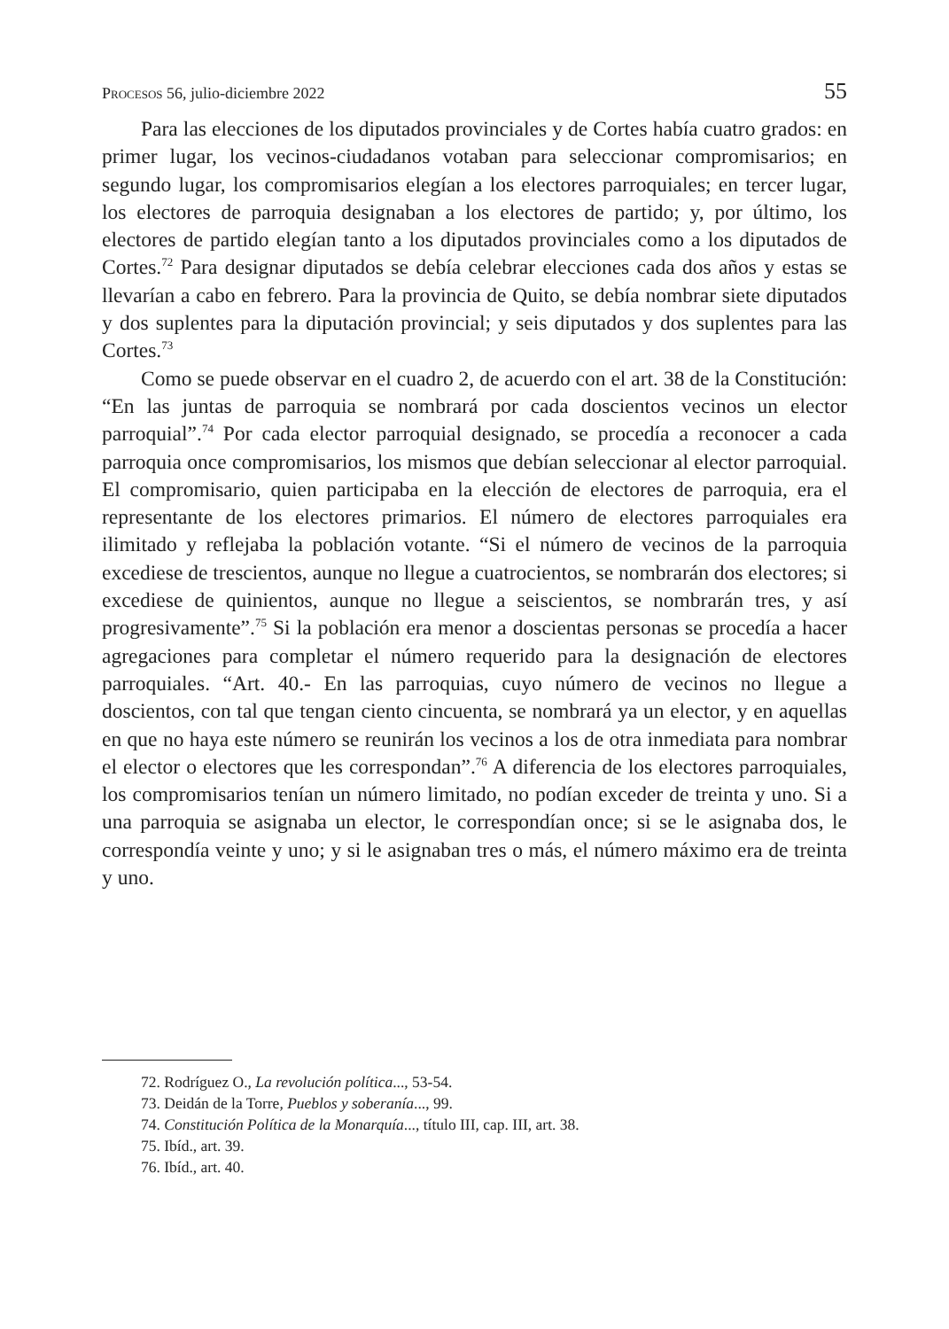Procesos 56, julio-diciembre 2022 55
Para las elecciones de los diputados provinciales y de Cortes había cuatro grados: en primer lugar, los vecinos-ciudadanos votaban para seleccionar compromisarios; en segundo lugar, los compromisarios elegían a los electores parroquiales; en tercer lugar, los electores de parroquia designaban a los electores de partido; y, por último, los electores de partido elegían tanto a los diputados provinciales como a los diputados de Cortes.<sup>72</sup> Para designar diputados se debía celebrar elecciones cada dos años y estas se llevarían a cabo en febrero. Para la provincia de Quito, se debía nombrar siete diputados y dos suplentes para la diputación provincial; y seis diputados y dos suplentes para las Cortes.<sup>73</sup>
Como se puede observar en el cuadro 2, de acuerdo con el art. 38 de la Constitución: “En las juntas de parroquia se nombrará por cada doscientos vecinos un elector parroquial”.<sup>74</sup> Por cada elector parroquial designado, se procedía a reconocer a cada parroquia once compromisarios, los mismos que debían seleccionar al elector parroquial. El compromisario, quien participaba en la elección de electores de parroquia, era el representante de los electores primarios. El número de electores parroquiales era ilimitado y reflejaba la población votante. “Si el número de vecinos de la parroquia excediese de trescientos, aunque no llegue a cuatrocientos, se nombrarán dos electores; si excediese de quinientos, aunque no llegue a seiscientos, se nombrarán tres, y así progresivamente”.<sup>75</sup> Si la población era menor a doscientas personas se procedía a hacer agregaciones para completar el número requerido para la designación de electores parroquiales. “Art. 40.- En las parroquias, cuyo número de vecinos no llegue a doscientos, con tal que tengan ciento cincuenta, se nombrará ya un elector, y en aquellas en que no haya este número se reunirán los vecinos a los de otra inmediata para nombrar el elector o electores que les correspondan”.<sup>76</sup> A diferencia de los electores parroquiales, los compromisarios tenían un número limitado, no podían exceder de treinta y uno. Si a una parroquia se asignaba un elector, le correspondían once; si se le asignaba dos, le correspondía veinte y uno; y si le asignaban tres o más, el número máximo era de treinta y uno.
72. Rodríguez O., La revolución política..., 53-54.
73. Deidán de la Torre, Pueblos y soberanía..., 99.
74. Constitución Política de la Monarquía..., título III, cap. III, art. 38.
75. Ibíd., art. 39.
76. Ibíd., art. 40.